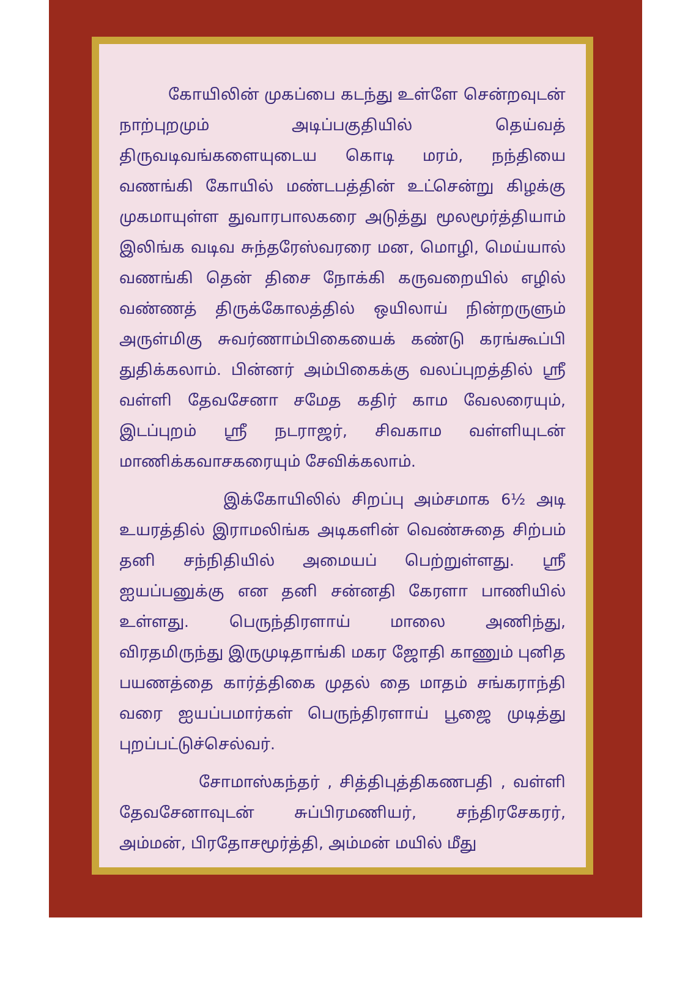கோயிலின் முகப்பை கடந்து உள்ளே சென்றவுடன் நாற்புறமும் அடிப்பகுதியில் தெய்வத் திருவடிவங்களையுடைய கொடி மரம், நந்தியை வணங்கி கோயில் மண்டபத்தின் உட்சென்று கிழக்கு முகமாயுள்ள துவாரபாலகரை அடுத்து மூலமூர்த்தியாம் இலிங்க வடிவ சுந்தரேஸ்வரரை மன, மொழி, மெய்யால் வணங்கி தென் திசை நோக்கி கருவறையில் எழில் வண்ணத் திருக்கோலத்தில் ஒயிலாய் நின்றருளும் அருள்மிகு சுவர்ணாம்பிகையைக் கண்டு கரங்கூப்பி துதிக்கலாம். பின்னர் அம்பிகைக்கு வலப்புறத்தில் ஸ்ரீ வள்ளி தேவசேனா சமேத கதிர் காம வேலரையும், இடப்புறம் ஸ்ரீ நடராஜர், சிவகாம வள்ளியுடன் மாணிக்கவாசகரையும் சேவிக்கலாம்.
இக்கோயிலில் சிறப்பு அம்சமாக 6½ அடி உயரத்தில் இராமலிங்க அடிகளின் வெண்சுதை சிற்பம் தனி சந்நிதியில் அமையப் பெற்றுள்ளது. ஸ்ரீ ஐயப்பனுக்கு என தனி சன்னதி கேரளா பாணியில் உள்ளது. பெருந்திரளாய் மாலை அணிந்து, விரதமிருந்து இருமுடிதாங்கி மகர ஜோதி காணும் புனித பயணத்தை கார்த்திகை முதல் தை மாதம் சங்கராந்தி வரை ஐயப்பமார்கள் பெருந்திரளாய் பூஜை முடித்து புறப்பட்டுச்செல்வர்.
சோமாஸ்கந்தர் , சித்திபுத்திகணபதி , வள்ளி தேவசேனாவுடன் சுப்பிரமணியர், சந்திரசேகரர், அம்மன், பிரதோசமூர்த்தி, அம்மன் மயில் மீது